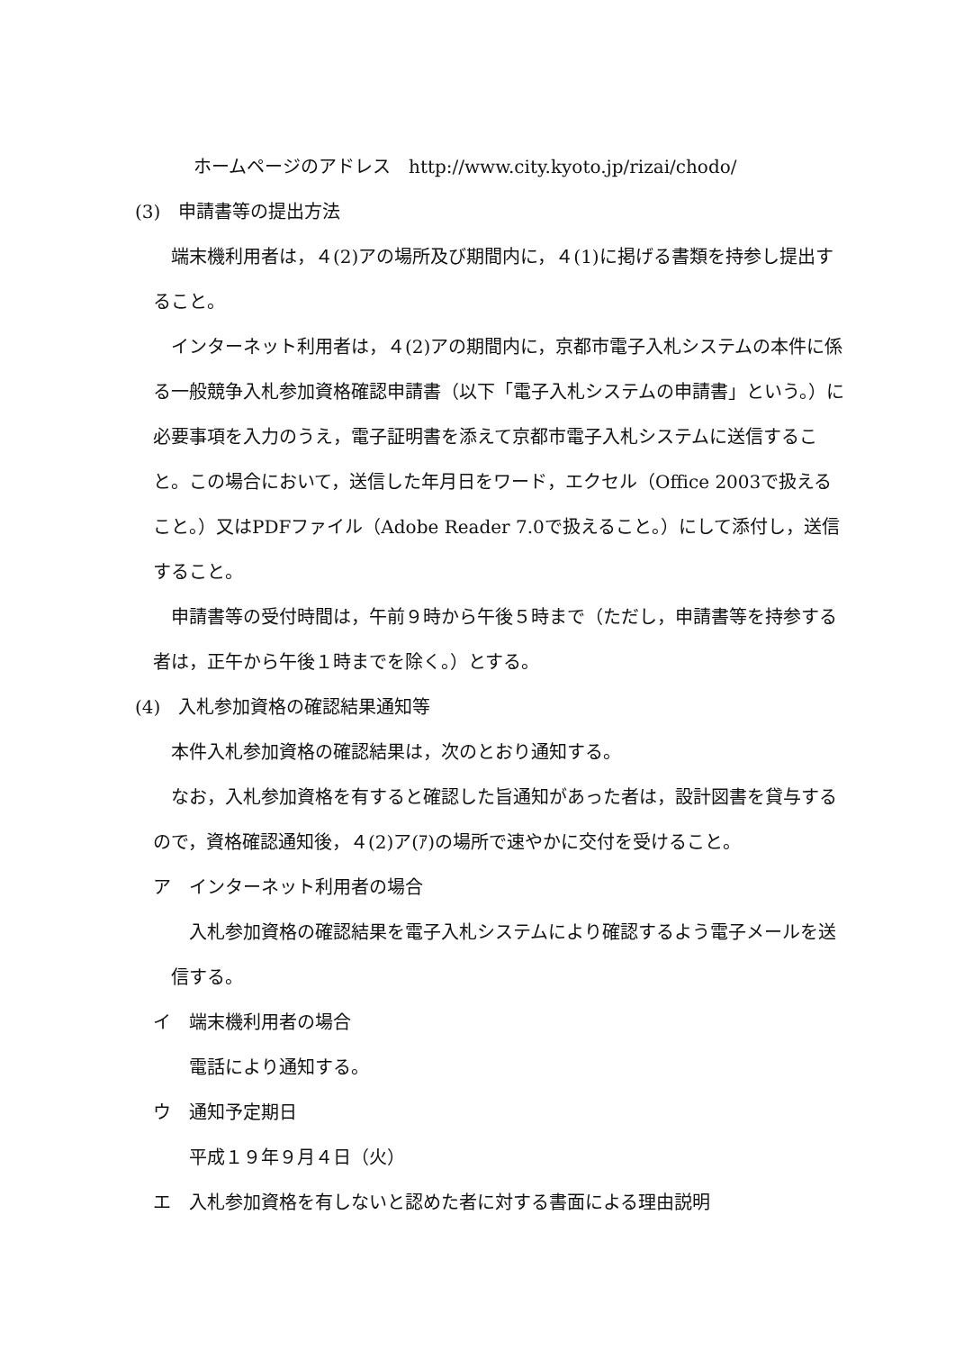ホームページのアドレス　http://www.city.kyoto.jp/rizai/chodo/
(3)　申請書等の提出方法
端末機利用者は，４(2)アの場所及び期間内に，４(1)に掲げる書類を持参し提出すること。
インターネット利用者は，４(2)アの期間内に，京都市電子入札システムの本件に係る一般競争入札参加資格確認申請書（以下「電子入札システムの申請書」という。）に必要事項を入力のうえ，電子証明書を添えて京都市電子入札システムに送信すること。この場合において，送信した年月日をワード，エクセル（Office 2003で扱えること。）又はPDFファイル（Adobe Reader 7.0で扱えること。）にして添付し，送信すること。
申請書等の受付時間は，午前９時から午後５時まで（ただし，申請書等を持参する者は，正午から午後１時までを除く。）とする。
(4)　入札参加資格の確認結果通知等
本件入札参加資格の確認結果は，次のとおり通知する。
なお，入札参加資格を有すると確認した旨通知があった者は，設計図書を貸与するので，資格確認通知後，４(2)ア(ｱ)の場所で速やかに交付を受けること。
ア　インターネット利用者の場合
入札参加資格の確認結果を電子入札システムにより確認するよう電子メールを送信する。
イ　端末機利用者の場合
電話により通知する。
ウ　通知予定期日
平成１９年９月４日（火）
エ　入札参加資格を有しないと認めた者に対する書面による理由説明